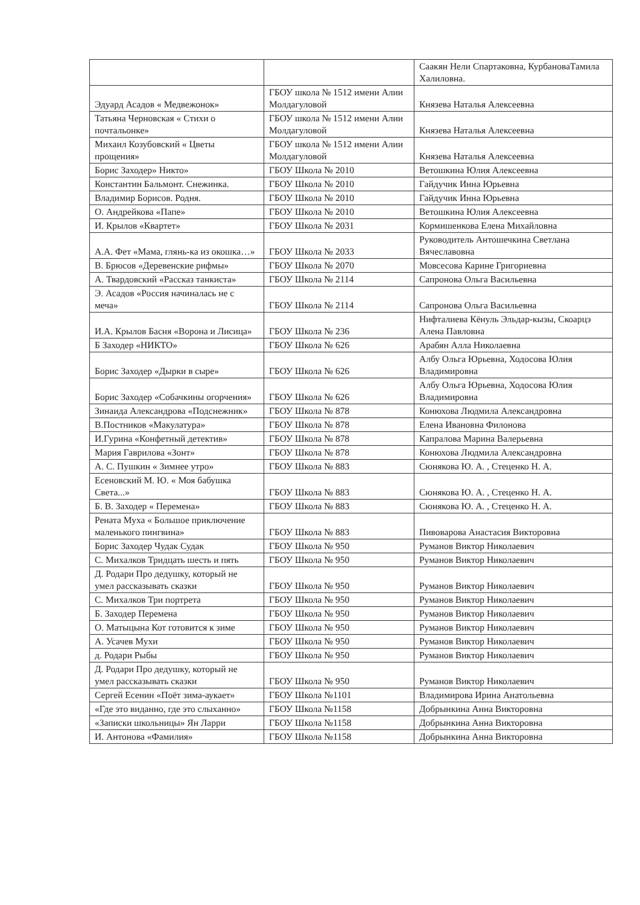| | | Саакян Нели Спартаковна, КурбановаТамила Халиловна. |
| Эдуард Асадов « Медвежонок» | ГБОУ школа № 1512 имени Алии Молдагуловой | Князева Наталья Алексеевна |
| Татьяна Черновская « Стихи о почтальонке» | ГБОУ школа № 1512 имени Алии Молдагуловой | Князева Наталья Алексеевна |
| Михаил Козубовский « Цветы прощения» | ГБОУ школа № 1512 имени Алии Молдагуловой | Князева Наталья Алексеевна |
| Борис Заходер» Никто» | ГБОУ Школа № 2010 | Ветошкина Юлия Алексеевна |
| Константин Бальмонт. Снежинка. | ГБОУ Школа № 2010 | Гайдучик Инна Юрьевна |
| Владимир Борисов. Родня. | ГБОУ Школа № 2010 | Гайдучик Инна Юрьевна |
| О. Андрейкова «Папе» | ГБОУ Школа № 2010 | Ветошкина Юлия Алексеевна |
| И. Крылов «Квартет» | ГБОУ Школа № 2031 | Кормишенкова Елена Михайловна |
| А.А. Фет «Мама, глянь-ка из окошка…» | ГБОУ Школа № 2033 | Руководитель Антошечкина Светлана Вячеславовна |
| В. Брюсов «Деревенские рифмы» | ГБОУ Школа № 2070 | Мовсесова Карине Григориевна |
| А. Твардовский «Рассказ танкиста» | ГБОУ Школа № 2114 | Сапронова Ольга Васильевна |
| Э. Асадов «Россия начиналась не с меча» | ГБОУ Школа № 2114 | Сапронова Ольга Васильевна |
| И.А. Крылов Басня «Ворона и Лисица» | ГБОУ Школа № 236 | Нифталиева Кёнуль Эльдар-кызы, Скоарцэ Алена Павловна |
| Б Заходер «НИКТО» | ГБОУ Школа № 626 | Арабян Алла Николаевна |
| Борис Заходер «Дырки в сыре» | ГБОУ Школа № 626 | Албу Ольга Юрьевна, Ходосова Юлия Владимировна |
| Борис Заходер «Собачкины огорчения» | ГБОУ Школа № 626 | Албу Ольга Юрьевна, Ходосова Юлия Владимировна |
| Зинаида Александрова «Подснежник» | ГБОУ Школа № 878 | Конюхова Людмила Александровна |
| В.Постников «Макулатура» | ГБОУ Школа № 878 | Елена Ивановна Филонова |
| И.Гурина «Конфетный детектив» | ГБОУ Школа № 878 | Капралова Марина Валерьевна |
| Мария Гаврилова «Зонт» | ГБОУ Школа № 878 | Конюхова Людмила Александровна |
| А. С. Пушкин « Зимнее утро» | ГБОУ Школа № 883 | Сюнякова Ю. А. , Стеценко Н. А. |
| Есеновский М. Ю. « Моя бабушка Света...» | ГБОУ Школа № 883 | Сюнякова Ю. А. , Стеценко Н. А. |
| Б. В. Заходер « Перемена» | ГБОУ Школа № 883 | Сюнякова Ю. А. , Стеценко Н. А. |
| Рената Муха « Большое приключение маленького пингвина» | ГБОУ Школа № 883 | Пивоварова Анастасия Викторовна |
| Борис Заходер Чудак Судак | ГБОУ Школа № 950 | Руманов Виктор Николаевич |
| С. Михалков Тридцать шесть и пять | ГБОУ Школа № 950 | Руманов Виктор Николаевич |
| Д. Родари Про дедушку, который не умел рассказывать сказки | ГБОУ Школа № 950 | Руманов Виктор Николаевич |
| С. Михалков Три портрета | ГБОУ Школа № 950 | Руманов Виктор Николаевич |
| Б. Заходер Перемена | ГБОУ Школа № 950 | Руманов Виктор Николаевич |
| О. Матыцына Кот готовится к зиме | ГБОУ Школа № 950 | Руманов Виктор Николаевич |
| А. Усачев Мухи | ГБОУ Школа № 950 | Руманов Виктор Николаевич |
| д. Родари Рыбы | ГБОУ Школа № 950 | Руманов Виктор Николаевич |
| Д. Родари Про дедушку, который не умел рассказывать сказки | ГБОУ Школа № 950 | Руманов Виктор Николаевич |
| Сергей Есенин «Поёт зима-аукает» | ГБОУ Школа №1101 | Владимирова Ирина Анатольевна |
| «Где это виданно, где это слыханно» | ГБОУ Школа №1158 | Добрынкина Анна Викторовна |
| «Записки школьницы» Ян Ларри | ГБОУ Школа №1158 | Добрынкина Анна Викторовна |
| И. Антонова «Фамилия» | ГБОУ Школа №1158 | Добрынкина Анна Викторовна |